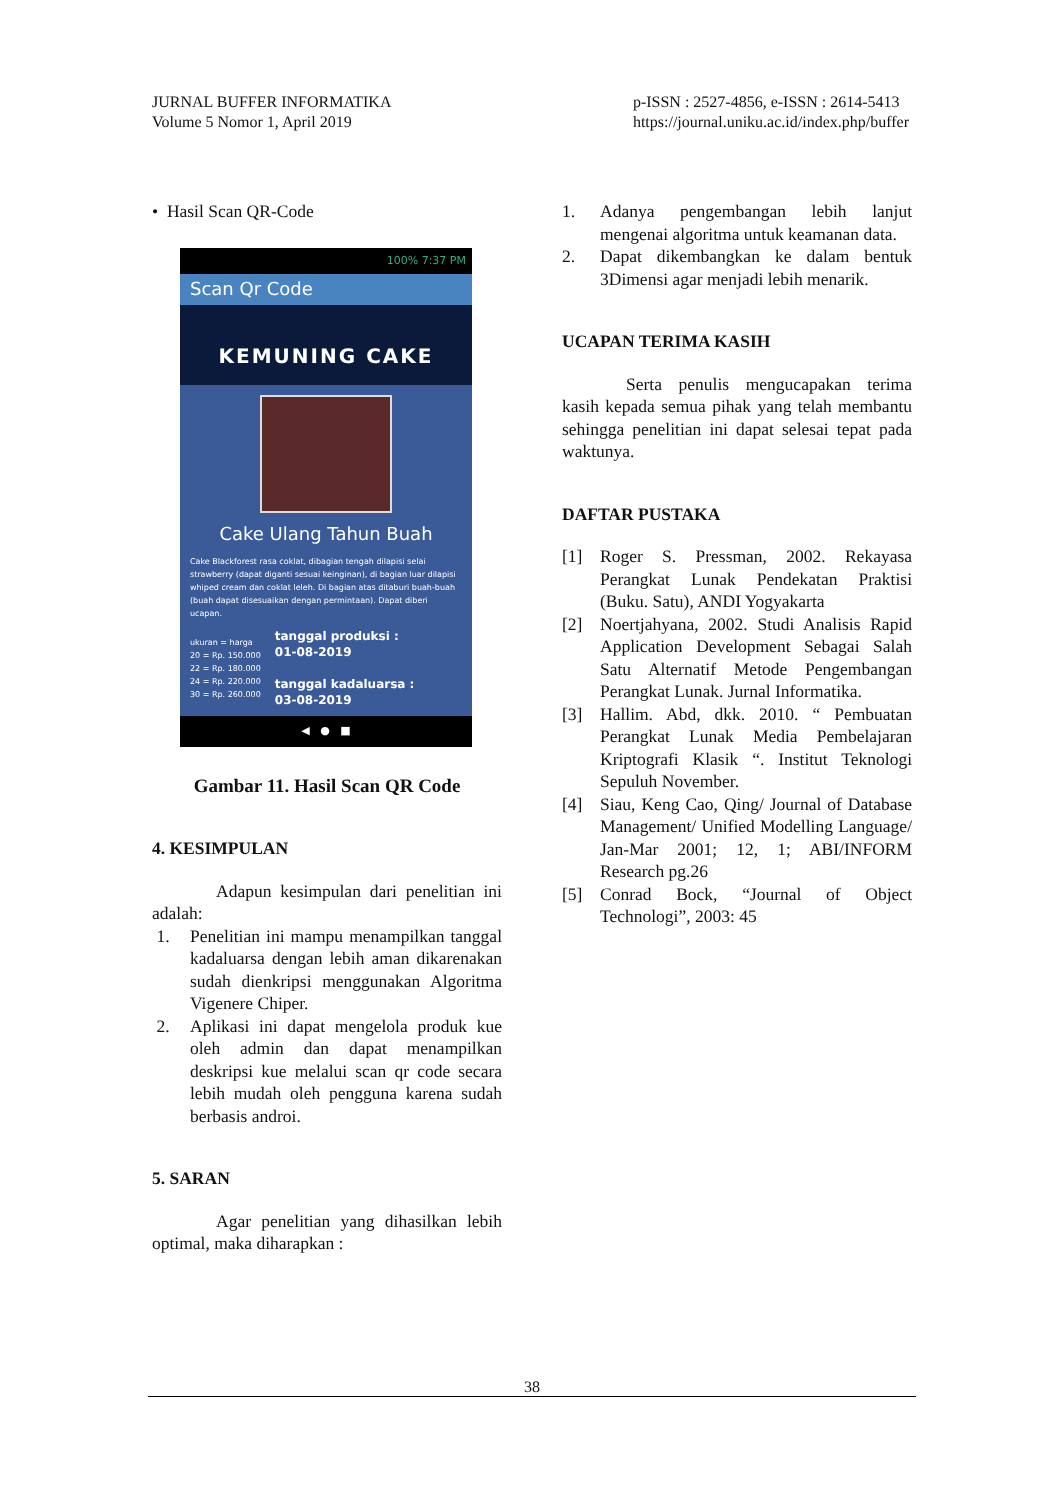JURNAL BUFFER INFORMATIKA
Volume 5 Nomor 1, April 2019
p-ISSN : 2527-4856, e-ISSN : 2614-5413
https://journal.uniku.ac.id/index.php/buffer
• Hasil Scan QR-Code
100% 7:37 PM
Scan Qr Code
KEMUNING CAKE
Cake Ulang Tahun Buah
Cake Blackforest rasa coklat, dibagian tengah dilapisi selai strawberry (dapat diganti sesuai keinginan), di bagian luar dilapisi whiped cream dan coklat leleh. Di bagian atas ditaburi buah-buah (buah dapat disesuaikan dengan permintaan). Dapat diberi ucapan.
ukuran = harga
20 = Rp. 150.000
22 = Rp. 180.000
24 = Rp. 220.000
30 = Rp. 260.000
tanggal produksi :
01-08-2019
tanggal kadaluarsa :
03-08-2019
◀ ● ■
Gambar 11. Hasil Scan QR Code
4. KESIMPULAN
Adapun kesimpulan dari penelitian ini adalah:
1. Penelitian ini mampu menampilkan tanggal kadaluarsa dengan lebih aman dikarenakan sudah dienkripsi menggunakan Algoritma Vigenere Chiper.
2. Aplikasi ini dapat mengelola produk kue oleh admin dan dapat menampilkan deskripsi kue melalui scan qr code secara lebih mudah oleh pengguna karena sudah berbasis androi.
5. SARAN
Agar penelitian yang dihasilkan lebih optimal, maka diharapkan :
1. Adanya pengembangan lebih lanjut mengenai algoritma untuk keamanan data.
2. Dapat dikembangkan ke dalam bentuk 3Dimensi agar menjadi lebih menarik.
UCAPAN TERIMA KASIH
Serta penulis mengucapakan terima kasih kepada semua pihak yang telah membantu sehingga penelitian ini dapat selesai tepat pada waktunya.
DAFTAR PUSTAKA
[1] Roger S. Pressman, 2002. Rekayasa Perangkat Lunak Pendekatan Praktisi (Buku. Satu), ANDI Yogyakarta
[2] Noertjahyana, 2002. Studi Analisis Rapid Application Development Sebagai Salah Satu Alternatif Metode Pengembangan Perangkat Lunak. Jurnal Informatika.
[3] Hallim. Abd, dkk. 2010. “ Pembuatan Perangkat Lunak Media Pembelajaran Kriptografi Klasik “. Institut Teknologi Sepuluh November.
[4] Siau, Keng Cao, Qing/ Journal of Database Management/ Unified Modelling Language/ Jan-Mar 2001; 12, 1; ABI/INFORM Research pg.26
[5] Conrad Bock, “Journal of Object Technologi”, 2003: 45
38